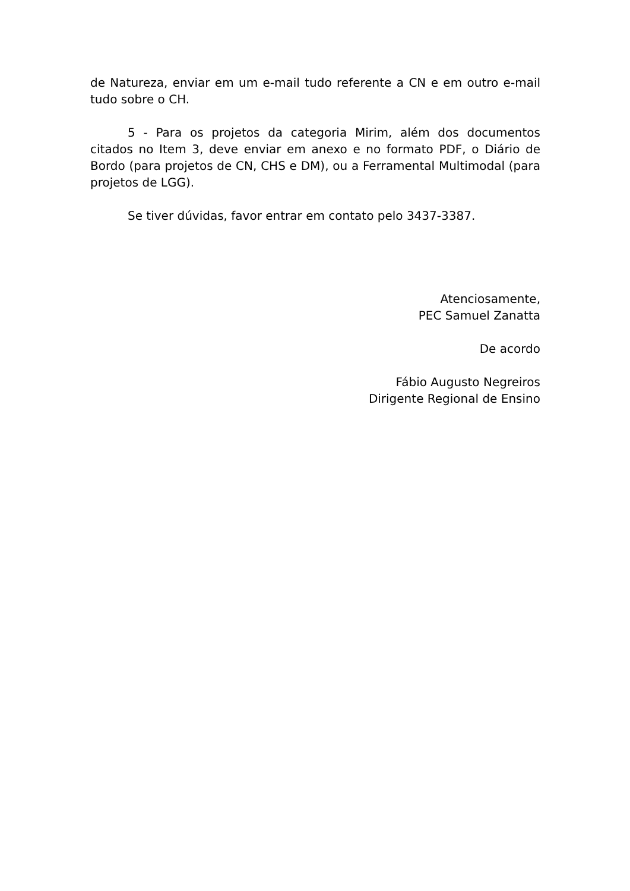de Natureza, enviar em um e-mail tudo referente a CN e em outro e-mail tudo sobre o CH.
5 - Para os projetos da categoria Mirim, além dos documentos citados no Item 3, deve enviar em anexo e no formato PDF, o Diário de Bordo (para projetos de CN, CHS e DM), ou a Ferramental Multimodal (para projetos de LGG).
Se tiver dúvidas, favor entrar em contato pelo 3437-3387.
Atenciosamente,
PEC Samuel Zanatta
De acordo
Fábio Augusto Negreiros
Dirigente Regional de Ensino